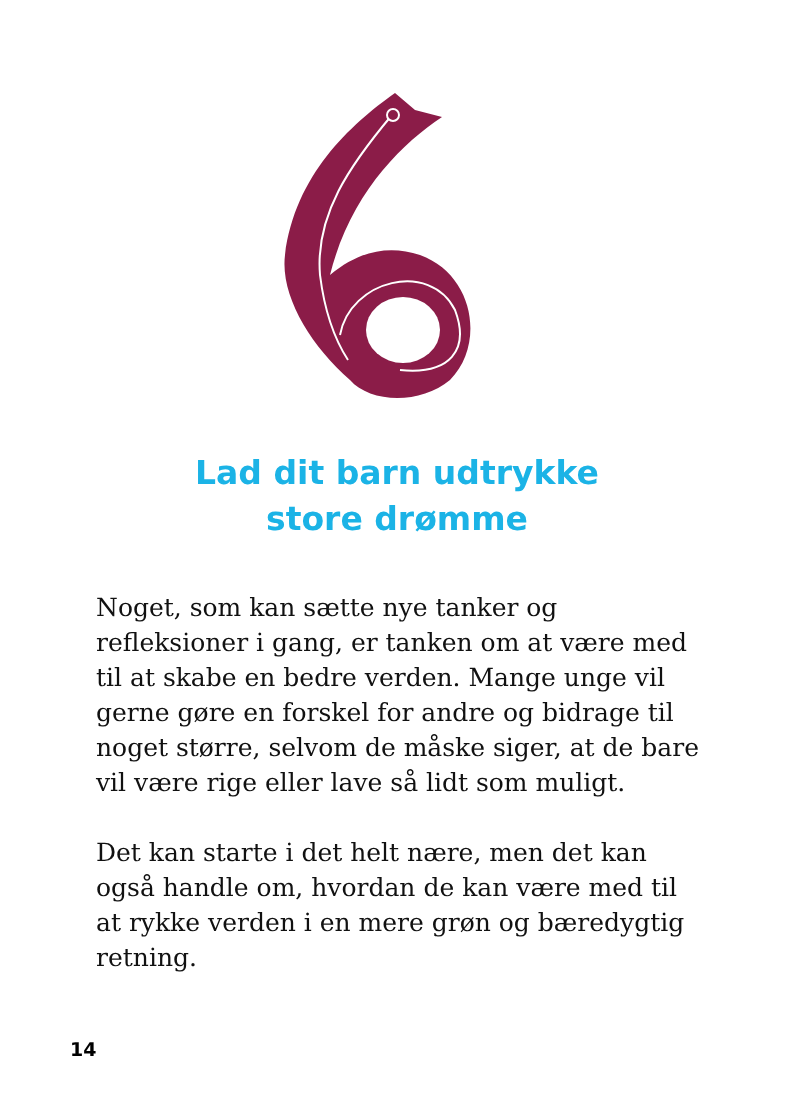Lad dit barn udtrykke
store drømme
Noget, som kan sætte nye tanker og refleksioner i gang, er tanken om at være med til at skabe en bedre verden. Mange unge vil gerne gøre en forskel for andre og bidrage til noget større, selvom de måske siger, at de bare vil være rige eller lave så lidt som muligt.
Det kan starte i det helt nære, men det kan også handle om, hvordan de kan være med til at rykke verden i en mere grøn og bæredygtig retning.
14